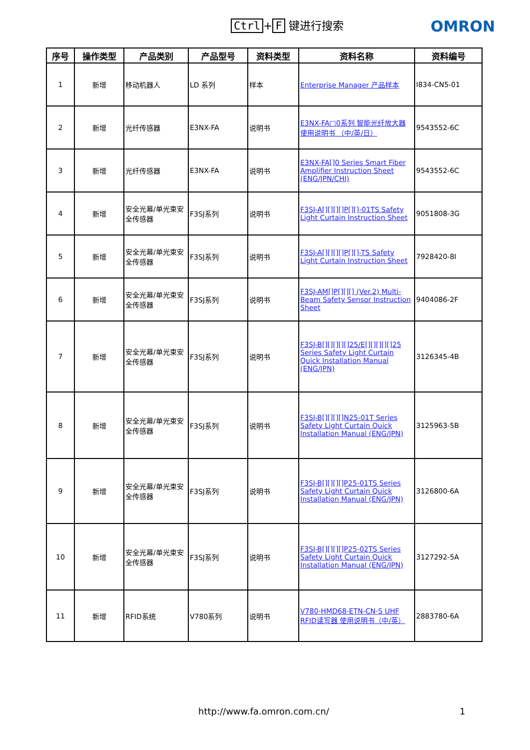Ctrl + F 键进行搜索 OMRON
| 序号 | 操作类型 | 产品类别 | 产品型号 | 资料类型 | 资料名称 | 资料编号 |
| --- | --- | --- | --- | --- | --- | --- |
| 1 | 新增 | 移动机器人 | LD 系列 | 样本 | Enterprise Manager 产品样本 | I834-CN5-01 |
| 2 | 新增 | 光纤传感器 | E3NX-FA | 说明书 | E3NX-FA□0系列 智能光纤放大器 使用说明书 （中/英/日） | 9543552-6C |
| 3 | 新增 | 光纤传感器 | E3NX-FA | 说明书 | E3NX-FA[]0 Series Smart Fiber Amplifier Instruction Sheet (ENG/JPN/CHI) | 9543552-6C |
| 4 | 新增 | 安全光幕/单光束安全传感器 | F3SJ系列 | 说明书 | F3SJ-A[][][][]P[][]-01TS Safety Light Curtain Instruction Sheet | 9051808-3G |
| 5 | 新增 | 安全光幕/单光束安全传感器 | F3SJ系列 | 说明书 | F3SJ-A[][][][]P[][]-TS Safety Light Curtain Instruction Sheet | 7928420-8I |
| 6 | 新增 | 安全光幕/单光束安全传感器 | F3SJ系列 | 说明书 | F3SJ-AM[]P[][][] (Ver.2) Multi-Beam Safety Sensor Instruction Sheet | 9404086-2F |
| 7 | 新增 | 安全光幕/单光束安全传感器 | F3SJ系列 | 说明书 | F3SJ-B[][][][][]25/E[][][][][]25 Series Safety Light Curtain Quick Installation Manual (ENG/JPN) | 3126345-4B |
| 8 | 新增 | 安全光幕/单光束安全传感器 | F3SJ系列 | 说明书 | F3SJ-B[][][][]N25-01T Series Safety Light Curtain Quick Installation Manual (ENG/JPN) | 3125963-5B |
| 9 | 新增 | 安全光幕/单光束安全传感器 | F3SJ系列 | 说明书 | F3SJ-B[][][][]P25-01TS Series Safety Light Curtain Quick Installation Manual (ENG/JPN) | 3126800-6A |
| 10 | 新增 | 安全光幕/单光束安全传感器 | F3SJ系列 | 说明书 | F3SJ-B[][][][]P25-02TS Series Safety Light Curtain Quick Installation Manual (ENG/JPN) | 3127292-5A |
| 11 | 新增 | RFID系统 | V780系列 | 说明书 | V780-HMD68-ETN-CN-S UHF RFID读写器 使用说明书（中/英） | 2883780-6A |
http://www.fa.omron.com.cn/ 1